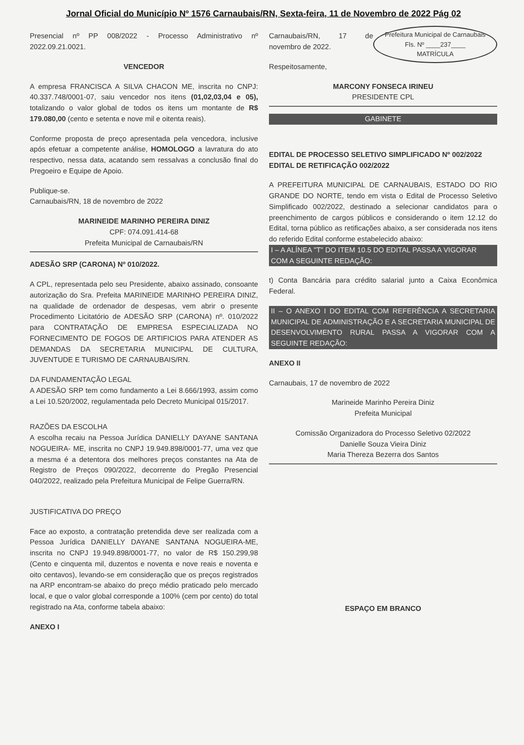Jornal Oficial do Município Nº 1576 Carnaubais/RN, Sexta-feira, 11 de Novembro de 2022 Pág 02
Presencial nº PP 008/2022 - Processo Administrativo nº 2022.09.21.0021.
VENCEDOR
A empresa FRANCISCA A SILVA CHACON ME, inscrita no CNPJ: 40.337.748/0001-07, saiu vencedor nos itens (01,02,03,04 e 05), totalizando o valor global de todos os itens um montante de R$ 179.080,00 (cento e setenta e nove mil e oitenta reais).
Conforme proposta de preço apresentada pela vencedora, inclusive após efetuar a competente análise, HOMOLOGO a lavratura do ato respectivo, nessa data, acatando sem ressalvas a conclusão final do Pregoeiro e Equipe de Apoio.
Publique-se.
Carnaubais/RN, 18 de novembro de 2022
MARINEIDE MARINHO PEREIRA DINIZ
CPF: 074.091.414-68
Prefeita Municipal de Carnaubais/RN
ADESÃO SRP (CARONA) Nº 010/2022.
A CPL, representada pelo seu Presidente, abaixo assinado, consoante autorização do Sra. Prefeita MARINEIDE MARINHO PEREIRA DINIZ, na qualidade de ordenador de despesas, vem abrir o presente Procedimento Licitatório de ADESÃO SRP (CARONA) nº. 010/2022 para CONTRATAÇÃO DE EMPRESA ESPECIALIZADA NO FORNECIMENTO DE FOGOS DE ARTIFICIOS PARA ATENDER AS DEMANDAS DA SECRETARIA MUNICIPAL DE CULTURA, JUVENTUDE E TURISMO DE CARNAUBAIS/RN.
DA FUNDAMENTAÇÃO LEGAL
A ADESÃO SRP tem como fundamento a Lei 8.666/1993, assim como a Lei 10.520/2002, regulamentada pelo Decreto Municipal 015/2017.
RAZÕES DA ESCOLHA
A escolha recaiu na Pessoa Jurídica DANIELLY DAYANE SANTANA NOGUEIRA- ME, inscrita no CNPJ 19.949.898/0001-77, uma vez que a mesma é a detentora dos melhores preços constantes na Ata de Registro de Preços 090/2022, decorrente do Pregão Presencial 040/2022, realizado pela Prefeitura Municipal de Felipe Guerra/RN.
JUSTIFICATIVA DO PREÇO
Face ao exposto, a contratação pretendida deve ser realizada com a Pessoa Jurídica DANIELLY DAYANE SANTANA NOGUEIRA-ME, inscrita no CNPJ 19.949.898/0001-77, no valor de R$ 150.299,98 (Cento e cinquenta mil, duzentos e noventa e nove reais e noventa e oito centavos), levando-se em consideração que os preços registrados na ARP encontram-se abaixo do preço médio praticado pelo mercado local, e que o valor global corresponde a 100% (cem por cento) do total registrado na Ata, conforme tabela abaixo:
ANEXO I
Prefeitura Municipal de Carnaubais
Fls. Nº ____237____
MATRÍCULA
Carnaubais/RN, 17 de novembro de 2022.
Respeitosamente,
MARCONY FONSECA IRINEU
PRESIDENTE CPL
GABINETE
EDITAL DE PROCESSO SELETIVO SIMPLIFICADO Nº 002/2022
EDITAL DE RETIFICAÇÃO 002/2022
A PREFEITURA MUNICIPAL DE CARNAUBAIS, ESTADO DO RIO GRANDE DO NORTE, tendo em vista o Edital de Processo Seletivo Simplificado 002/2022, destinado a selecionar candidatos para o preenchimento de cargos públicos e considerando o item 12.12 do Edital, torna público as retificações abaixo, a ser considerada nos itens do referido Edital conforme estabelecido abaixo:
I – A ALÍNEA "T" DO ITEM 10.5 DO EDITAL PASSA A VIGORAR COM A SEGUINTE REDAÇÃO:
t) Conta Bancária para crédito salarial junto a Caixa Econômica Federal.
II – O ANEXO I DO EDITAL COM REFERÊNCIA A SECRETARIA MUNICIPAL DE ADMINISTRAÇÃO E A SECRETARIA MUNICIPAL DE DESENVOLVIMENTO RURAL PASSA A VIGORAR COM A SEGUINTE REDAÇÃO:
ANEXO II
Carnaubais, 17 de novembro de 2022
Marineide Marinho Pereira Diniz
Prefeita Municipal
Comissão Organizadora do Processo Seletivo 02/2022
Danielle Souza Vieira Diniz
Maria Thereza Bezerra dos Santos
ESPAÇO EM BRANCO